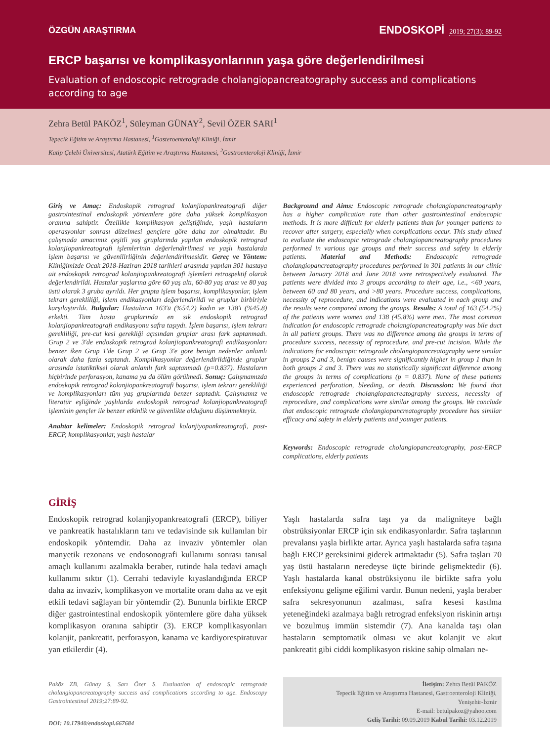ÖZGÜN ARAŞTIRMA
ENDOSKOPİ 2019; 27(3): 89-92
ERCP başarısı ve komplikasyonlarının yaşa göre değerlendirilmesi
Evaluation of endoscopic retrograde cholangiopancreatography success and complications according to age
Zehra Betül PAKÖZ<sup>1</sup>, Süleyman GÜNAY<sup>2</sup>, Sevil ÖZER SARI<sup>1</sup>
Tepecik Eğitim ve Araştırma Hastanesi, <sup>1</sup>Gasteroenteroloji Kliniği, İzmir
Katip Çelebi Üniversitesi, Atatürk Eğitim ve Araştırma Hastanesi, <sup>2</sup>Gastroenteroloji Kliniği, İzmir
Giriş ve Amaç: Endoskopik retrograd kolanjiopankreatografi diğer gastrointestinal endoskopik yöntemlere göre daha yüksek komplikasyon oranına sahiptir. Özellikle komplikasyon geliştiğinde, yaşlı hastaların operasyonlar sonrası düzelmesi gençlere göre daha zor olmaktadır. Bu çalışmada amacımız çeşitli yaş gruplarında yapılan endoskopik retrograd kolanjiopankreatografi işlemlerinin değerlendirilmesi ve yaşlı hastalarda işlem başarısı ve güvenilirliğinin değerlendirilmesidir. Gereç ve Yöntem: Kliniğimizde Ocak 2018-Haziran 2018 tarihleri arasında yapılan 301 hastaya ait endoskopik retrograd kolanjiopankreatografi işlemleri retrospektif olarak değerlendirildi. Hastalar yaşlarına göre 60 yaş altı, 60-80 yaş arası ve 80 yaş üstü olarak 3 gruba ayrıldı. Her grupta işlem başarısı, komplikasyonlar, işlem tekrarı gerekliliği, işlem endikasyonları değerlendirildi ve gruplar birbiriyle karşılaştırıldı. Bulgular: Hastaların 163'ü (%54.2) kadın ve 138'i (%45.8) erkekti. Tüm hasta gruplarında en sık endoskopik retrograd kolanjiopankreatografi endikasyonu safra taşıydı. İşlem başarısı, işlem tekrarı gerekliliği, pre-cut kesi gerekliği açısından gruplar arası fark saptanmadı. Grup 2 ve 3'de endoskopik retrograd kolanjiopankreatografi endikasyonları benzer iken Grup 1'de Grup 2 ve Grup 3'e göre benign nedenler anlamlı olarak daha fazla saptandı. Komplikasyonlar değerlendirildiğinde gruplar arasında istatiktiksel olarak anlamlı fark saptanmadı (p=0.837). Hastaların hiçbirinde perforasyon, kanama ya da ölüm görülmedi. Sonuç: Çalışmamızda endoskopik retrograd kolanjiopankreatografi başarısı, işlem tekrarı gerekliliği ve komplikasyonları tüm yaş gruplarında benzer saptadık. Çalışmamız ve literatür eşliğinde yaşlılarda endoskopik retrograd kolanjiopankreatografi işleminin gençler ile benzer etkinlik ve güvenlikte olduğunu düşünmekteyiz.
Anahtar kelimeler: Endoskopik retrograd kolanjiyopankreatografi, post-ERCP, komplikasyonlar, yaşlı hastalar
Background and Aims: Endoscopic retrograde cholangiopancreatography has a higher complication rate than other gastrointestinal endoscopic methods. It is more difficult for elderly patients than for younger patients to recover after surgery, especially when complications occur. This study aimed to evaluate the endoscopic retrograde cholangiopancreatography procedures performed in various age groups and their success and safety in elderly patients. Material and Methods: Endoscopic retrograde cholangiopancreatography procedures performed in 301 patients in our clinic between January 2018 and June 2018 were retrospectively evaluated. The patients were divided into 3 groups according to their age, i.e., <60 years, between 60 and 80 years, and >80 years. Procedure success, complications, necessity of reprocedure, and indications were evaluated in each group and the results were compared among the groups. Results: A total of 163 (54.2%) of the patients were women and 138 (45.8%) were men. The most common indication for endoscopic retrograde cholangiopancreatography was bile duct in all patient groups. There was no difference among the groups in terms of procedure success, necessity of reprocedure, and pre-cut incision. While the indications for endoscopic retrograde cholangiopancreatography were similar in groups 2 and 3, benign causes were significantly higher in group 1 than in both groups 2 and 3. There was no statistically significant difference among the groups in terms of complications (p = 0.837). None of these patients experienced perforation, bleeding, or death. Discussion: We found that endoscopic retrograde cholangiopancreatography success, necessity of reprocedure, and complications were similar among the groups. We conclude that endoscopic retrograde cholangiopancreatography procedure has similar efficacy and safety in elderly patients and younger patients.
Keywords: Endoscopic retrograde cholangiopancreatography, post-ERCP complications, elderly patients
GİRİŞ
Endoskopik retrograd kolanjiyopankreatografi (ERCP), biliyer ve pankreatik hastalıkların tanı ve tedavisinde sık kullanılan bir endoskopik yöntemdir. Daha az invaziv yöntemler olan manyetik rezonans ve endosonografi kullanımı sonrası tanısal amaçlı kullanımı azalmakla beraber, rutinde hala tedavi amaçlı kullanımı sıktır (1). Cerrahi tedaviyle kıyaslandığında ERCP daha az invaziv, komplikasyon ve mortalite oranı daha az ve eşit etkili tedavi sağlayan bir yöntemdir (2). Bununla birlikte ERCP diğer gastrointestinal endoskopik yöntemlere göre daha yüksek komplikasyon oranına sahiptir (3). ERCP komplikasyonları kolanjit, pankreatit, perforasyon, kanama ve kardiyorespiratuvar yan etkilerdir (4).
Paköz ZB, Günay S, Sarı Özer S. Evaluation of endoscopic retrograde cholangiopancreatography success and complications according to age. Endoscopy Gastrointestinal 2019;27:89-92.
DOI: 10.17940/endoskopi.667684
Yaşlı hastalarda safra taşı ya da maligniteye bağlı obstrüksiyonlar ERCP için sık endikasyonlardır. Safra taşlarının prevalansı yaşla birlikte artar. Ayrıca yaşlı hastalarda safra taşına bağlı ERCP gereksinimi giderek artmaktadır (5). Safra taşları 70 yaş üstü hastaların neredeyse üçte birinde gelişmektedir (6). Yaşlı hastalarda kanal obstrüksiyonu ile birlikte safra yolu enfeksiyonu gelişme eğilimi vardır. Bunun nedeni, yaşla beraber safra sekresyonunun azalması, safra kesesi kasılma yeteneğindeki azalmaya bağlı retrograd enfeksiyon riskinin artışı ve bozulmuş immün sistemdir (7). Ana kanalda taşı olan hastaların semptomatik olması ve akut kolanjit ve akut pankreatit gibi ciddi komplikasyon riskine sahip olmaları ne-
İletişim: Zehra Betül PAKÖZ
Tepecik Eğitim ve Araştırma Hastanesi, Gastroenteroloji Kliniği,
Yenişehir-İzmir
E-mail: betulpakoz@yahoo.com
Geliş Tarihi: 09.09.2019 Kabul Tarihi: 03.12.2019